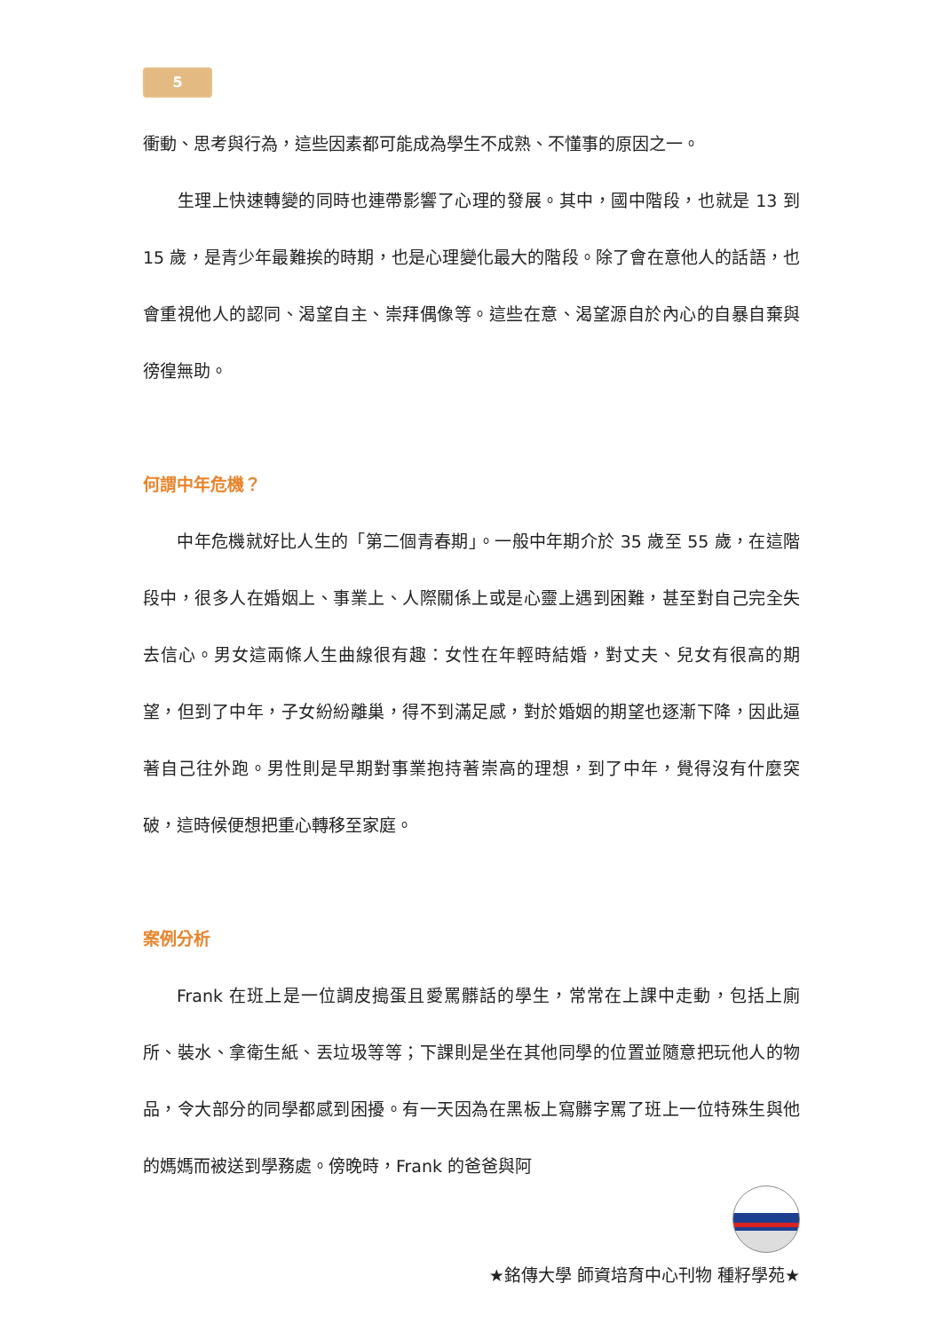5
衝動、思考與行為，這些因素都可能成為學生不成熟、不懂事的原因之一。
  生理上快速轉變的同時也連帶影響了心理的發展。其中，國中階段，也就是 13 到 15 歲，是青少年最難挨的時期，也是心理變化最大的階段。除了會在意他人的話語，也會重視他人的認同、渴望自主、崇拜偶像等。這些在意、渴望源自於內心的自暴自棄與徬徨無助。
何謂中年危機？
  中年危機就好比人生的「第二個青春期」。一般中年期介於 35 歲至 55 歲，在這階段中，很多人在婚姻上、事業上、人際關係上或是心靈上遇到困難，甚至對自己完全失去信心。男女這兩條人生曲線很有趣：女性在年輕時結婚，對丈夫、兒女有很高的期望，但到了中年，子女紛紛離巢，得不到滿足感，對於婚姻的期望也逐漸下降，因此逼著自己往外跑。男性則是早期對事業抱持著崇高的理想，到了中年，覺得沒有什麼突破，這時候便想把重心轉移至家庭。
案例分析
  Frank 在班上是一位調皮搗蛋且愛罵髒話的學生，常常在上課中走動，包括上廁所、裝水、拿衛生紙、丟垃圾等等；下課則是坐在其他同學的位置並隨意把玩他人的物品，令大部分的同學都感到困擾。有一天因為在黑板上寫髒字罵了班上一位特殊生與他的媽媽而被送到學務處。傍晚時，Frank 的爸爸與阿
★銘傳大學 師資培育中心刊物 種籽學苑★